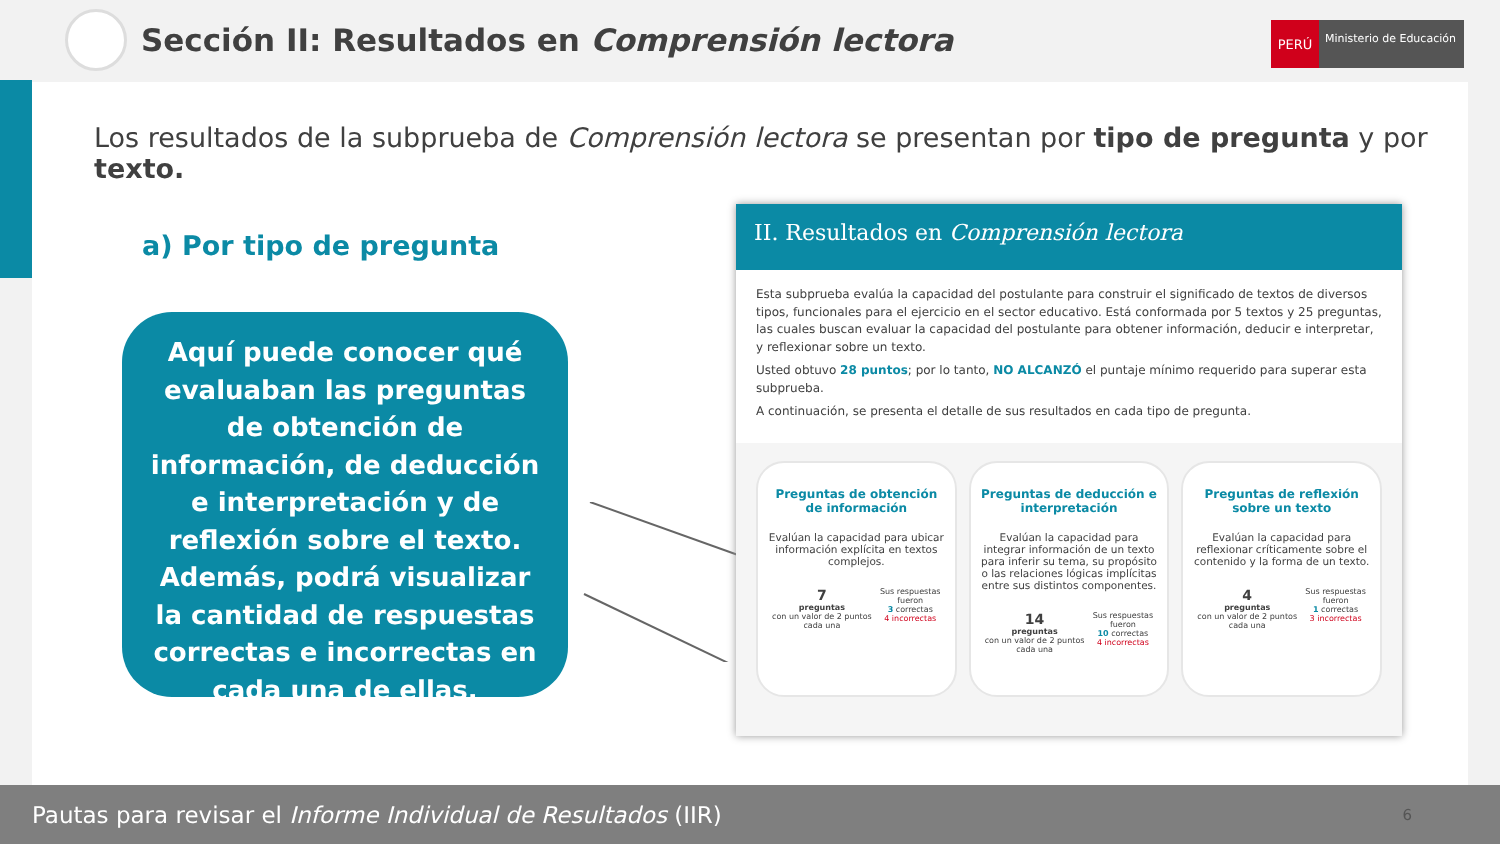Sección II: Resultados en Comprensión lectora
PERÚ
Ministerio de Educación
Los resultados de la subprueba de Comprensión lectora se presentan por tipo de pregunta y por texto.
a) Por tipo de pregunta
Aquí puede conocer qué evaluaban las preguntas de obtención de información, de deducción e interpretación y de reflexión sobre el texto. Además, podrá visualizar la cantidad de respuestas correctas e incorrectas en cada una de ellas.
II. Resultados en Comprensión lectora
Esta subprueba evalúa la capacidad del postulante para construir el significado de textos de diversos tipos, funcionales para el ejercicio en el sector educativo. Está conformada por 5 textos y 25 preguntas, las cuales buscan evaluar la capacidad del postulante para obtener información, deducir e interpretar, y reflexionar sobre un texto.
Usted obtuvo 28 puntos; por lo tanto, NO ALCANZÓ el puntaje mínimo requerido para superar esta subprueba.
A continuación, se presenta el detalle de sus resultados en cada tipo de pregunta.
Preguntas de obtención de información
Evalúan la capacidad para ubicar información explícita en textos complejos.
7
preguntas
con un valor de 2 puntos cada una
Sus respuestas fueron
3 correctas
4 incorrectas
Preguntas de deducción e interpretación
Evalúan la capacidad para integrar información de un texto para inferir su tema, su propósito o las relaciones lógicas implícitas entre sus distintos componentes.
14
preguntas
con un valor de 2 puntos cada una
Sus respuestas fueron
10 correctas
4 incorrectas
Preguntas de reflexión sobre un texto
Evalúan la capacidad para reflexionar críticamente sobre el contenido y la forma de un texto.
4
preguntas
con un valor de 2 puntos cada una
Sus respuestas fueron
1 correctas
3 incorrectas
Pautas para revisar el Informe Individual de Resultados (IIR)
6